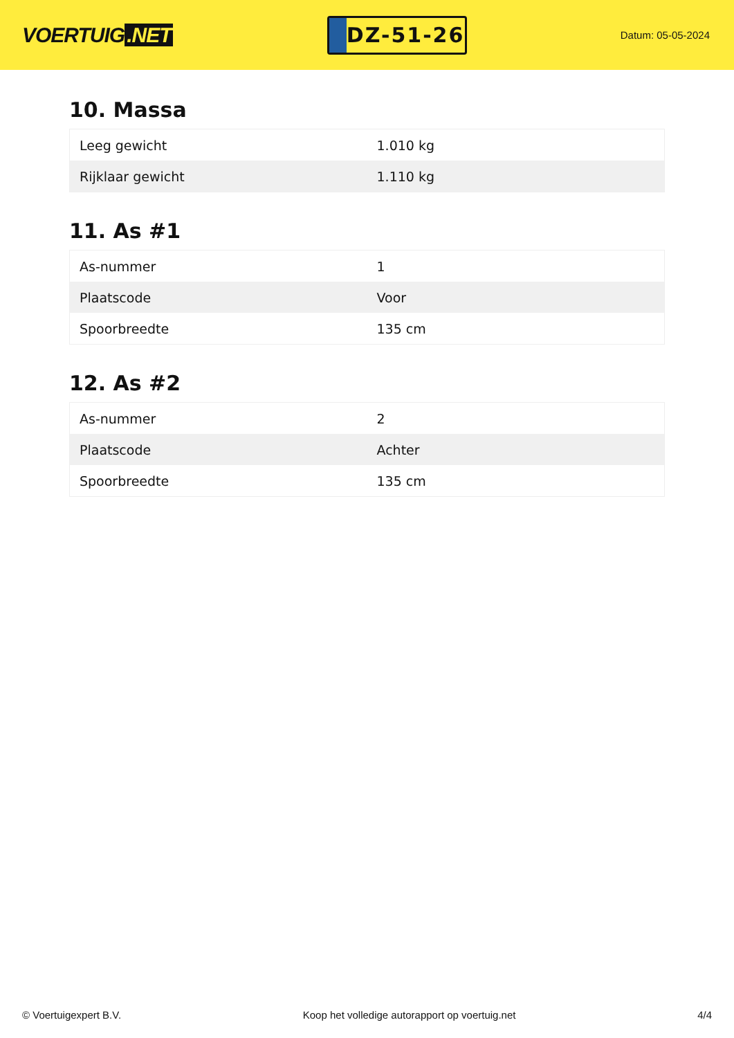VOERTUIG.NET
DZ-51-26
Datum: 05-05-2024
10. Massa
| Leeg gewicht | 1.010 kg |
| Rijklaar gewicht | 1.110 kg |
11. As #1
| As-nummer | 1 |
| Plaatscode | Voor |
| Spoorbreedte | 135 cm |
12. As #2
| As-nummer | 2 |
| Plaatscode | Achter |
| Spoorbreedte | 135 cm |
© Voertuigexpert B.V. Koop het volledige autorapport op voertuig.net 4/4